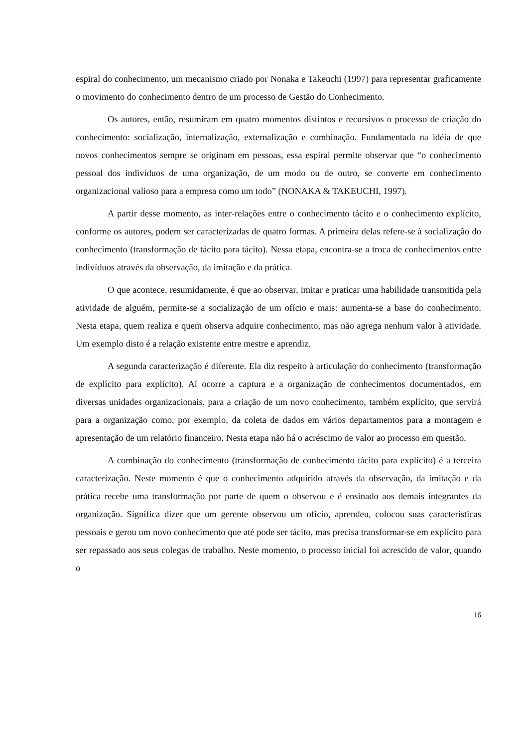espiral do conhecimento, um mecanismo criado por Nonaka e Takeuchi (1997) para representar graficamente o movimento do conhecimento dentro de um processo de Gestão do Conhecimento.
Os autores, então, resumiram em quatro momentos distintos e recursivos o processo de criação do conhecimento: socialização, internalização, externalização e combinação. Fundamentada na idéia de que novos conhecimentos sempre se originam em pessoas, essa espiral permite observar que “o conhecimento pessoal dos indivíduos de uma organização, de um modo ou de outro, se converte em conhecimento organizacional valioso para a empresa como um todo” (NONAKA & TAKEUCHI, 1997).
A partir desse momento, as inter-relações entre o conhecimento tácito e o conhecimento explícito, conforme os autores, podem ser caracterizadas de quatro formas. A primeira delas refere-se à socialização do conhecimento (transformação de tácito para tácito). Nessa etapa, encontra-se a troca de conhecimentos entre indivíduos através da observação, da imitação e da prática.
O que acontece, resumidamente, é que ao observar, imitar e praticar uma habilidade transmitida pela atividade de alguém, permite-se a socialização de um ofício e mais: aumenta-se a base do conhecimento. Nesta etapa, quem realiza e quem observa adquire conhecimento, mas não agrega nenhum valor à atividade. Um exemplo disto é a relação existente entre mestre e aprendiz.
A segunda caracterização é diferente. Ela diz respeito à articulação do conhecimento (transformação de explícito para explícito). Aí ocorre a captura e a organização de conhecimentos documentados, em diversas unidades organizacionais, para a criação de um novo conhecimento, também explícito, que servirá para a organização como, por exemplo, da coleta de dados em vários departamentos para a montagem e apresentação de um relatório financeiro. Nesta etapa não há o acréscimo de valor ao processo em questão.
A combinação do conhecimento (transformação de conhecimento tácito para explícito) é a terceira caracterização. Neste momento é que o conhecimento adquirido através da observação, da imitação e da prática recebe uma transformação por parte de quem o observou e é ensinado aos demais integrantes da organização. Significa dizer que um gerente observou um ofício, aprendeu, colocou suas características pessoais e gerou um novo conhecimento que até pode ser tácito, mas precisa transformar-se em explícito para ser repassado aos seus colegas de trabalho. Neste momento, o processo inicial foi acrescido de valor, quando o
16